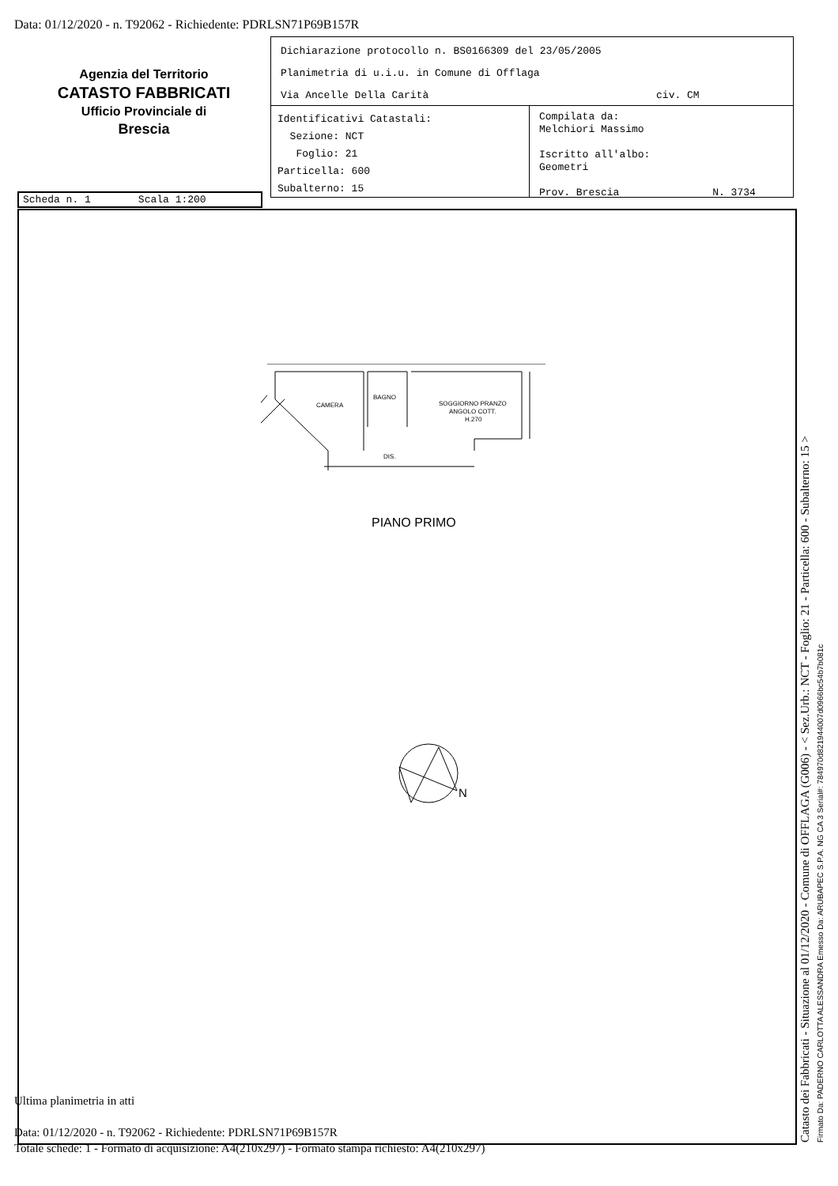Data: 01/12/2020 - n. T92062 - Richiedente: PDRLSN71P69B157R
Agenzia del Territorio
CATASTO FABBRICATI
Ufficio Provinciale di
Brescia
Dichiarazione protocollo n. BS0166309 del 23/05/2005
Planimetria di u.i.u. in Comune di Offlaga
Via Ancelle Della Carità civ. CM
Identificativi Catastali:
Sezione: NCT
Foglio: 21
Particella: 600
Subalterno: 15
Compilata da:
Melchiori Massimo
Iscritto all'albo:
Geometri
Prov. Brescia N. 3734
Scheda n. 1 Scala 1:200
CAMERA
BAGNO
SOGGIORNO PRANZO
ANGOLO COTT.
H.270
DIS.
PIANO PRIMO
N
Ultima planimetria in atti
Data: 01/12/2020 - n. T92062 - Richiedente: PDRLSN71P69B157R
Totale schede: 1 - Formato di acquisizione: A4(210x297) - Formato stampa richiesto: A4(210x297)
Catasto dei Fabbricati - Situazione al 01/12/2020 - Comune di OFFLAGA (G006) - < Sez.Urb.: NCT - Foglio: 21 - Particella: 600 - Subalterno: 15 > Firmato Da: PADERNO CARLOTTA ALESSANDRA Emesso Da: ARUBAPEC S.P.A. NG CA 3 Serial#: 784970d821944007d0966bc54b7b081c